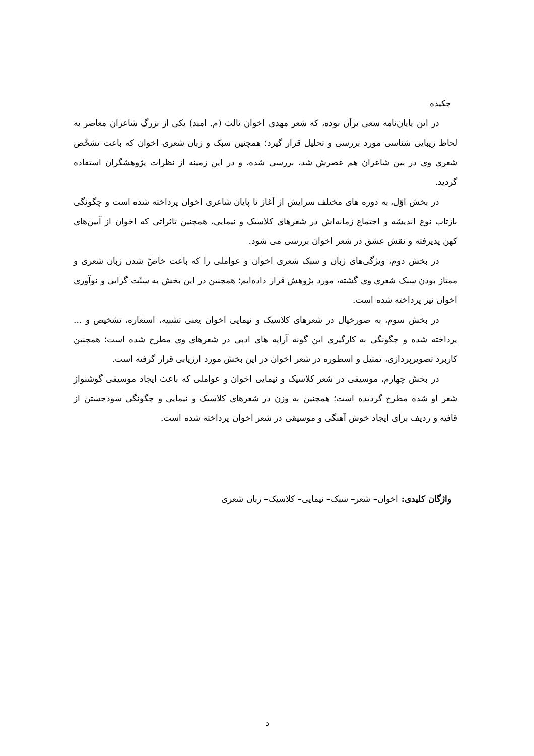چکیده
در این پایان‌نامه سعی برآن بوده، که شعر مهدی اخوان ثالث (م. امید) یکی از بزرگ شاعران معاصر به لحاظ زیبایی شناسی مورد بررسی و تحلیل قرار گیرد؛ همچنین سبک و زبان شعری اخوان که باعث تشخّص شعری وی در بین شاعران هم عصرش شد، بررسی شده، و در این زمینه از نظرات پژوهشگران استفاده گردید.
در بخش اوّل، به دوره های مختلف سرایش از آغاز تا پایان شاعری اخوان پرداخته شده است و چگونگی بازتاب نوع اندیشه و اجتماع زمانه‌اش در شعرهای کلاسیک و نیمایی، همچنین تاثراتی که اخوان از آیین‌های کهن پذیرفته و نقش عشق در شعر اخوان بررسی می شود.
در بخش دوم، ویژگی‌های زبان و سبک شعری اخوان و عواملی را که باعث خاصّ شدن زبان شعری و ممتاز بودن سبک شعری وی گشته، مورد پژوهش قرار داده‌ایم؛ همچنین در این بخش به سنّت گرایی و نوآوری اخوان نیز پرداخته شده است.
در بخش سوم، به صورخیال در شعرهای کلاسیک و نیمایی اخوان یعنی تشبیه، استعاره، تشخیص و ... پرداخته شده و چگونگی به کارگیری این گونه آرایه های ادبی در شعرهای وی مطرح شده است؛ همچنین کاربرد تصویرپردازی، تمثیل و اسطوره در شعر اخوان در این بخش مورد ارزیابی قرار گرفته است.
در بخش چهارم، موسیقی در شعر کلاسیک و نیمایی اخوان و عواملی که باعث ایجاد موسیقی گوشنواز شعر او شده مطرح گردیده است؛ همچنین به وزن در شعرهای کلاسیک و نیمایی و چگونگی سودجستن از قافیه و ردیف برای ایجاد خوش آهنگی و موسیقی در شعر اخوان پرداخته شده است.
واژگان کلیدی: اخوان– شعر– سبک– نیمایی– کلاسیک– زبان شعری
د